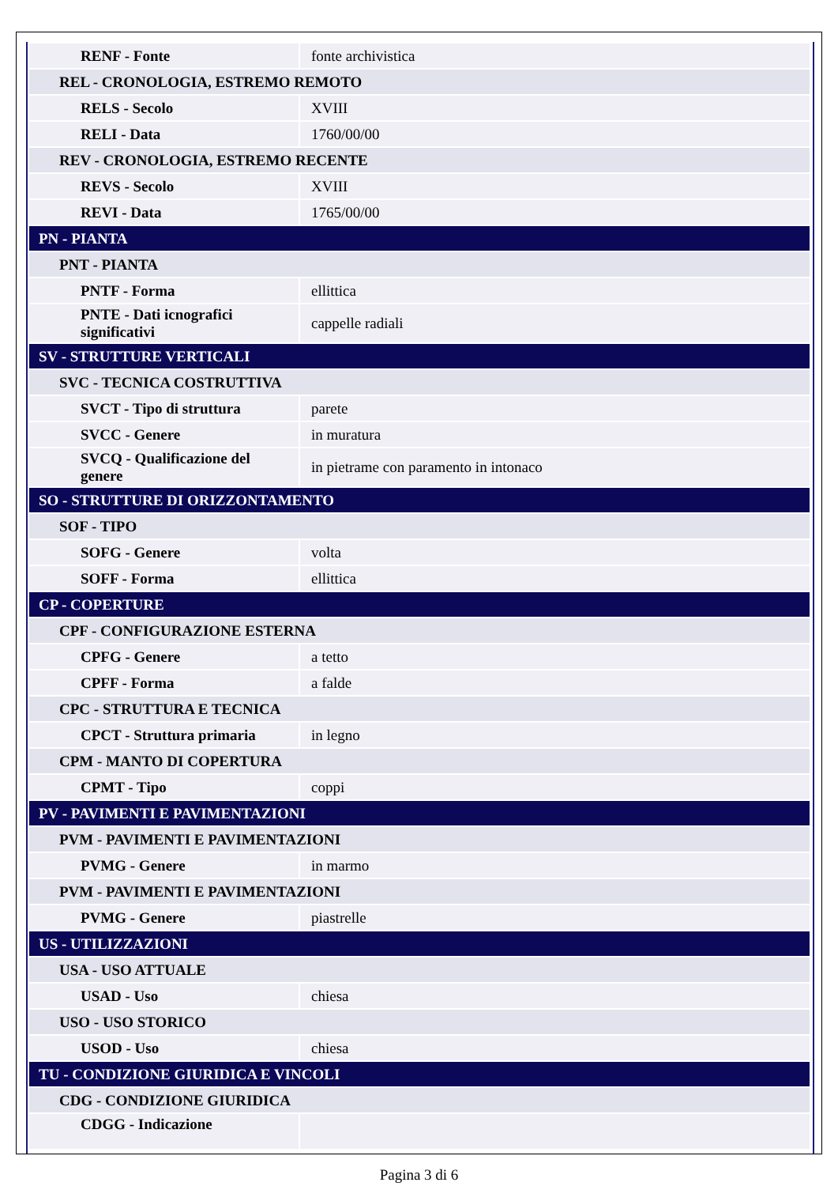| RENF - Fonte | fonte archivistica |
| REL - CRONOLOGIA, ESTREMO REMOTO | |
| RELS - Secolo | XVIII |
| RELI - Data | 1760/00/00 |
| REV - CRONOLOGIA, ESTREMO RECENTE | |
| REVS - Secolo | XVIII |
| REVI - Data | 1765/00/00 |
| PN - PIANTA | |
| PNT - PIANTA | |
| PNTF - Forma | ellittica |
| PNTE - Dati icnografici significativi | cappelle radiali |
| SV - STRUTTURE VERTICALI | |
| SVC - TECNICA COSTRUTTIVA | |
| SVCT - Tipo di struttura | parete |
| SVCC - Genere | in muratura |
| SVCQ - Qualificazione del genere | in pietrame con paramento in intonaco |
| SO - STRUTTURE DI ORIZZONTAMENTO | |
| SOF - TIPO | |
| SOFG - Genere | volta |
| SOFF - Forma | ellittica |
| CP - COPERTURE | |
| CPF - CONFIGURAZIONE ESTERNA | |
| CPFG - Genere | a tetto |
| CPFF - Forma | a falde |
| CPC - STRUTTURA E TECNICA | |
| CPCT - Struttura primaria | in legno |
| CPM - MANTO DI COPERTURA | |
| CPMT - Tipo | coppi |
| PV - PAVIMENTI E PAVIMENTAZIONI | |
| PVM - PAVIMENTI E PAVIMENTAZIONI | |
| PVMG - Genere | in marmo |
| PVM - PAVIMENTI E PAVIMENTAZIONI | |
| PVMG - Genere | piastrelle |
| US - UTILIZZAZIONI | |
| USA - USO ATTUALE | |
| USAD - Uso | chiesa |
| USO - USO STORICO | |
| USOD - Uso | chiesa |
| TU - CONDIZIONE GIURIDICA E VINCOLI | |
| CDG - CONDIZIONE GIURIDICA | |
| CDGG - Indicazione | |
Pagina 3 di 6